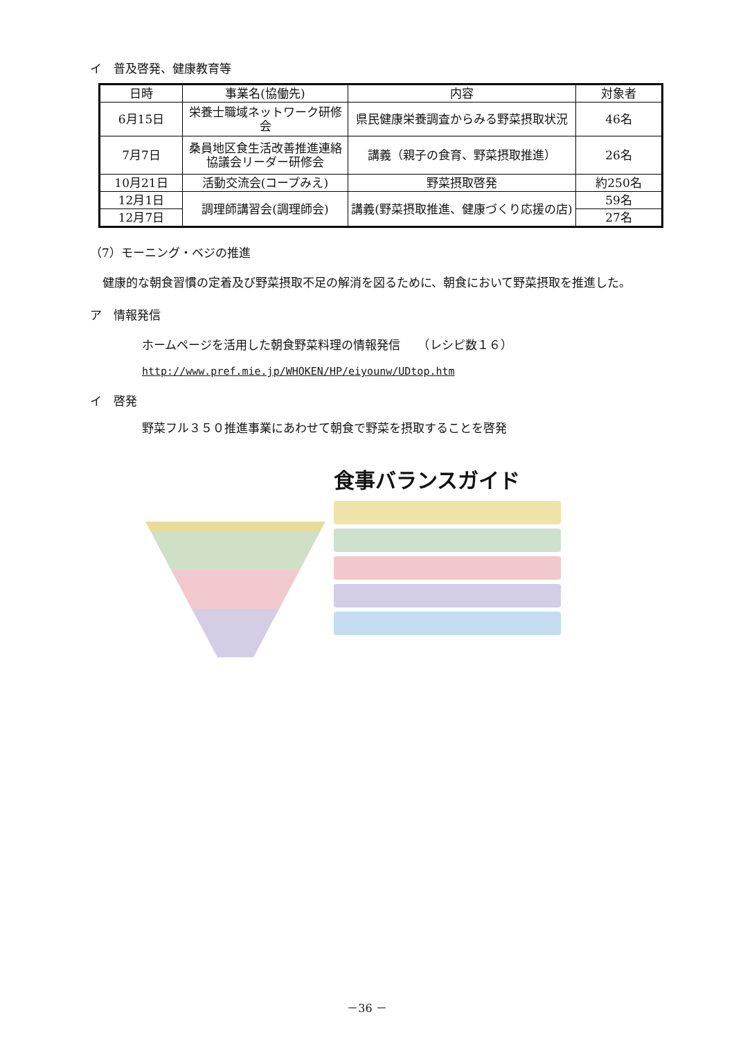イ　普及啓発、健康教育等
| 日時 | 事業名(協働先) | 内容 | 対象者 |
| --- | --- | --- | --- |
| 6月15日 | 栄養士職域ネットワーク研修会 | 県民健康栄養調査からみる野菜摂取状況 | 46名 |
| 7月7日 | 桑員地区食生活改善推進連絡協議会リーダー研修会 | 講義（親子の食育、野菜摂取推進） | 26名 |
| 10月21日 | 活動交流会(コープみえ) | 野菜摂取啓発 | 約250名 |
| 12月1日 | 調理師講習会(調理師会) | 講義(野菜摂取推進、健康づくり応援の店) | 59名 |
| 12月7日 | | | 27名 |
（7）モーニング・ベジの推進
健康的な朝食習慣の定着及び野菜摂取不足の解消を図るために、朝食において野菜摂取を推進した。
ア　情報発信
ホームページを活用した朝食野菜料理の情報発信　　（レシピ数１６）
http://www.pref.mie.jp/WHOKEN/HP/eiyounw/UDtop.htm
イ　啓発
野菜フル３５０推進事業にあわせて朝食で野菜を摂取することを啓発
食事バランスガイド
－36 －